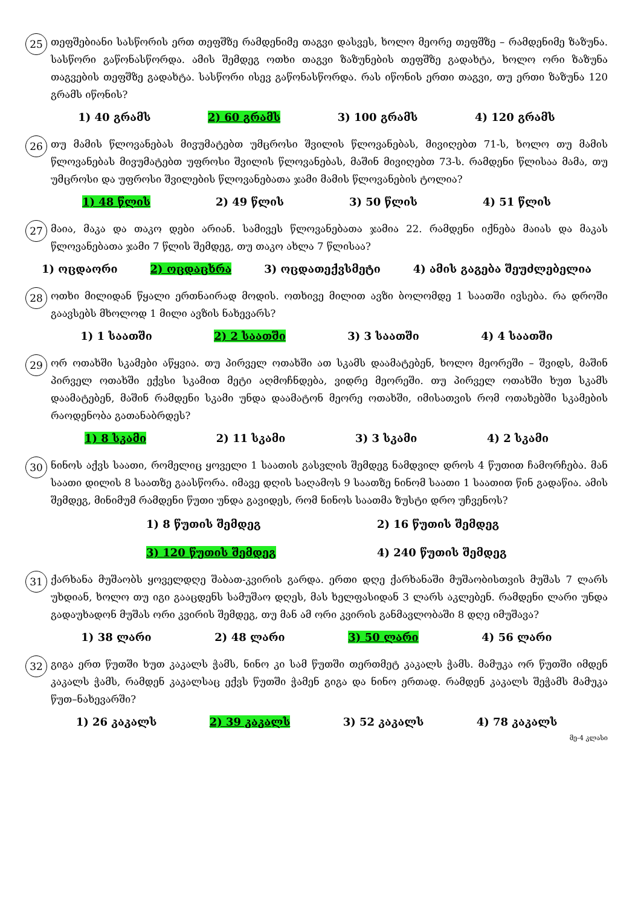25
თეფშებიანი სასწორის ერთ თეფშზე რამდენიმე თაგვი დასვეს, ხოლო მეორე თეფშზე – რამდენიმე ზაზუნა. სასწორი გაწონასწორდა. ამის შემდეგ ოთხი თაგვი ზაზუნების თეფშზე გადახტა, ხოლო ორი ზაზუნა თაგვების თეფშზე გადახტა. სასწორი ისევ გაწონასწორდა. რას იწონის ერთი თაგვი, თუ ერთი ზაზუნა 120 გრამს იწონის?
1) 40 გრამს 2) 60 გრამს 3) 100 გრამს 4) 120 გრამს
26
თუ მამის წლოვანებას მივუმატებთ უმცროსი შვილის წლოვანებას, მივიღებთ 71-ს, ხოლო თუ მამის წლოვანებას მივუმატებთ უფროსი შვილის წლოვანებას, მაშინ მივიღებთ 73-ს. რამდენი წლისაა მამა, თუ უმცროსი და უფროსი შვილების წლოვანებათა ჯამი მამის წლოვანების ტოლია?
1) 48 წლის 2) 49 წლის 3) 50 წლის 4) 51 წლის
27
მაია, მაკა და თაკო დები არიან. სამივეს წლოვანებათა ჯამია 22. რამდენი იქნება მაიას და მაკას წლოვანებათა ჯამი 7 წლის შემდეგ, თუ თაკო ახლა 7 წლისაა?
1) ოცდაორი 2) ოცდაცხრა 3) ოცდათექვსმეტი 4) ამის გაგება შეუძლებელია
28
ოთხი მილიდან წყალი ერთნაირად მოდის. ოთხივე მილით ავზი ბოლომდე 1 საათში ივსება. რა დროში გაავსებს მხოლოდ 1 მილი ავზის ნახევარს?
1) 1 საათში 2) 2 საათში 3) 3 საათში 4) 4 საათში
29
ორ ოთახში სკამები აწყვია. თუ პირველ ოთახში ათ სკამს დაამატებენ, ხოლო მეორეში – შვიდს, მაშინ პირველ ოთახში ექვსი სკამით მეტი აღმოჩნდება, ვიდრე მეორეში. თუ პირველ ოთახში ხუთ სკამს დაამატებენ, მაშინ რამდენი სკამი უნდა დაამატონ მეორე ოთახში, იმისათვის რომ ოთახებში სკამების რაოდენობა გათანაბრდეს?
1) 8 სკამი 2) 11 სკამი 3) 3 სკამი 4) 2 სკამი
30
ნინოს აქვს საათი, რომელიც ყოველი 1 საათის გასვლის შემდეგ ნამდვილ დროს 4 წუთით ჩამორჩება. მან საათი დილის 8 საათზე გაასწორა. იმავე დღის საღამოს 9 საათზე ნინომ საათი 1 საათით წინ გადაწია. ამის შემდეგ, მინიმუმ რამდენი წუთი უნდა გავიდეს, რომ ნინოს საათმა ზუსტი დრო უჩვენოს?
1) 8 წუთის შემდეგ 2) 16 წუთის შემდეგ 3) 120 წუთის შემდეგ 4) 240 წუთის შემდეგ
31
ქარხანა მუშაობს ყოველდღე შაბათ-კვირის გარდა. ერთი დღე ქარხანაში მუშაობისთვის მუშას 7 ლარს უხდიან, ხოლო თუ იგი გააცდენს სამუშაო დღეს, მას ხელფასიდან 3 ლარს აკლებენ. რამდენი ლარი უნდა გადაუხადონ მუშას ორი კვირის შემდეგ, თუ მან ამ ორი კვირის განმავლობაში 8 დღე იმუშავა?
1) 38 ლარი 2) 48 ლარი 3) 50 ლარი 4) 56 ლარი
32
გიგა ერთ წუთში ხუთ კაკალს ჭამს, ნინო კი სამ წუთში თერთმეტ კაკალს ჭამს. მამუკა ორ წუთში იმდენ კაკალს ჭამს, რამდენ კაკალსაც ექვს წუთში ჭამენ გიგა და ნინო ერთად. რამდენ კაკალს შეჭამს მამუკა წუთ–ნახევარში?
1) 26 კაკალს 2) 39 კაკალს 3) 52 კაკალს 4) 78 კაკალს
მე-4 კლასი